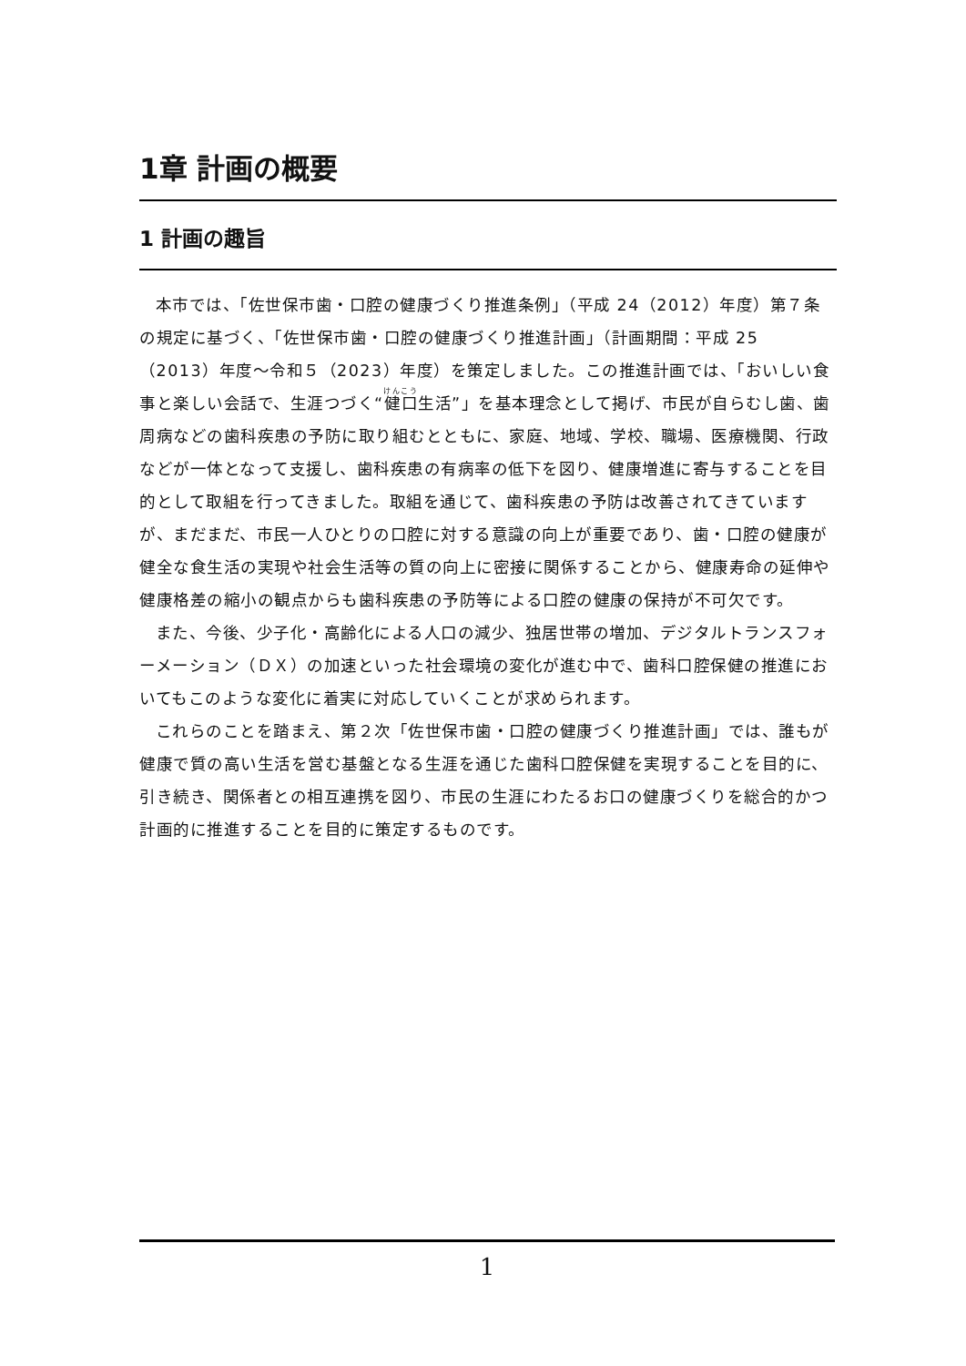1章 計画の概要
1 計画の趣旨
本市では、「佐世保市歯・口腔の健康づくり推進条例」（平成 24（2012）年度）第７条の規定に基づく、「佐世保市歯・口腔の健康づくり推進計画」（計画期間：平成 25（2013）年度～令和５（2023）年度）を策定しました。この推進計画では、「おいしい食事と楽しい会話で、生涯つづく“健口生活”」を基本理念として掲げ、市民が自らむし歯、歯周病などの歯科疾患の予防に取り組むとともに、家庭、地域、学校、職場、医療機関、行政などが一体となって支援し、歯科疾患の有病率の低下を図り、健康増進に寄与することを目的として取組を行ってきました。取組を通じて、歯科疾患の予防は改善されてきていますが、まだまだ、市民一人ひとりの口腔に対する意識の向上が重要であり、歯・口腔の健康が健全な食生活の実現や社会生活等の質の向上に密接に関係することから、健康寿命の延伸や健康格差の縮小の観点からも歯科疾患の予防等による口腔の健康の保持が不可欠です。
また、今後、少子化・高齢化による人口の減少、独居世帯の増加、デジタルトランスフォーメーション（ＤＸ）の加速といった社会環境の変化が進む中で、歯科口腔保健の推進においてもこのような変化に着実に対応していくことが求められます。
これらのことを踏まえ、第２次「佐世保市歯・口腔の健康づくり推進計画」では、誰もが健康で質の高い生活を営む基盤となる生涯を通じた歯科口腔保健を実現することを目的に、引き続き、関係者との相互連携を図り、市民の生涯にわたるお口の健康づくりを総合的かつ計画的に推進することを目的に策定するものです。
1